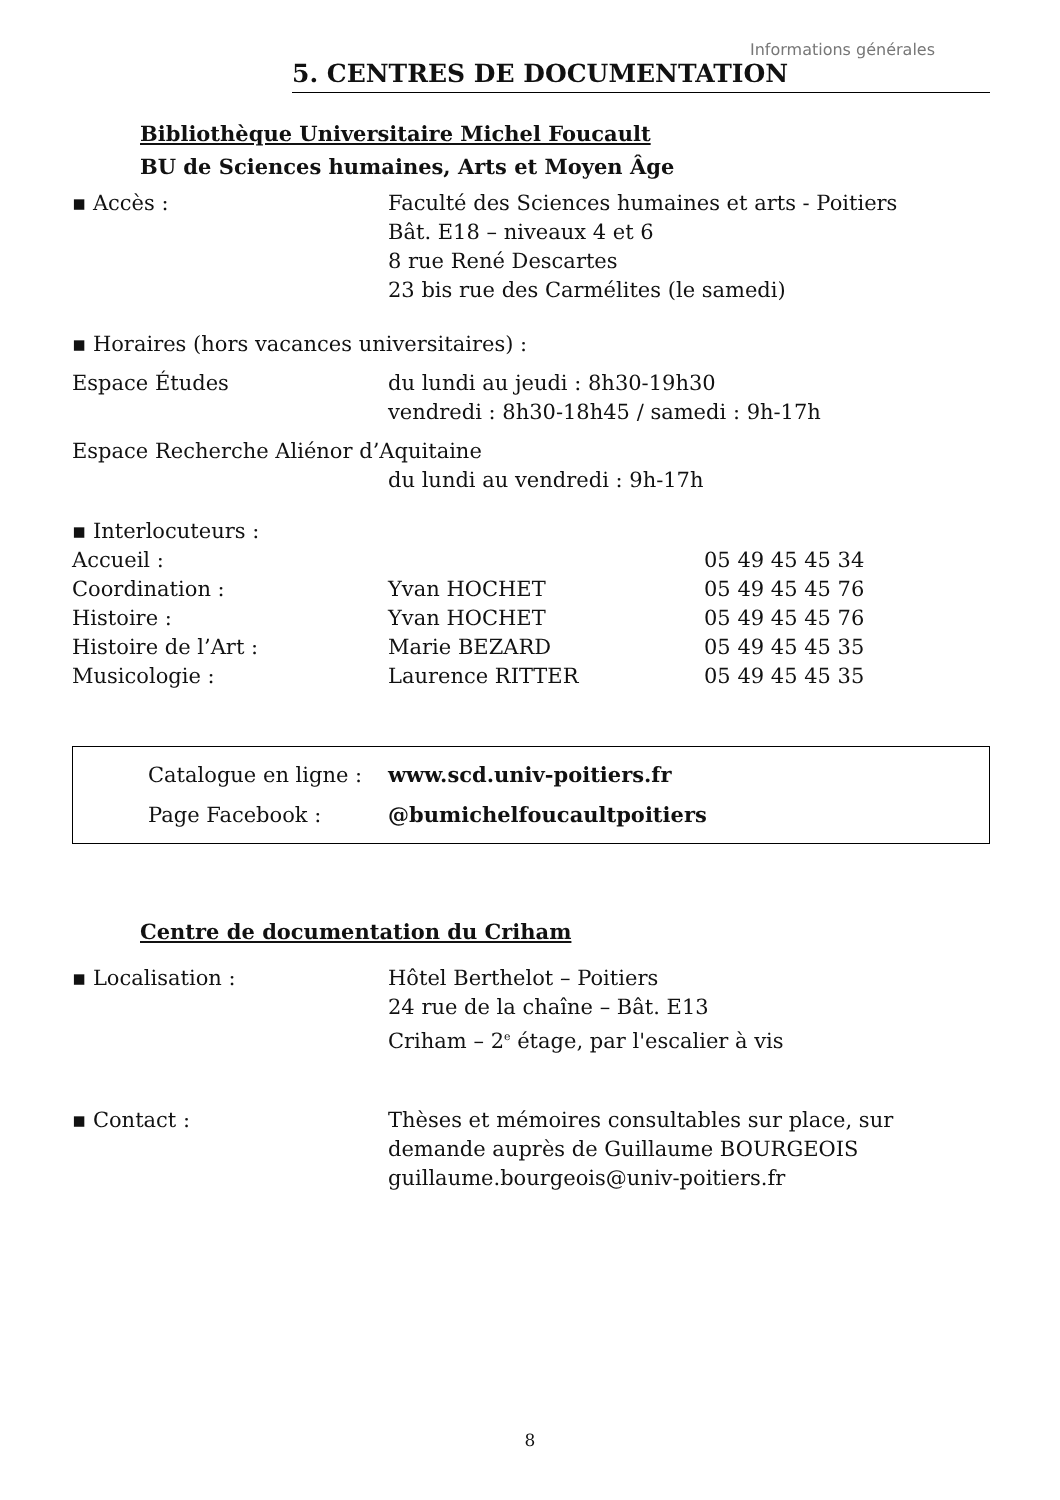Informations générales
5. CENTRES DE DOCUMENTATION
Bibliothèque Universitaire Michel Foucault
BU de Sciences humaines, Arts et Moyen Âge
| ▪ Accès : | Faculté des Sciences humaines et arts - Poitiers Bât. E18 – niveaux 4 et 6 8 rue René Descartes 23 bis rue des Carmélites (le samedi) |
| ▪ Horaires (hors vacances universitaires) : | |
| Espace Études | du lundi au jeudi : 8h30-19h30 vendredi : 8h30-18h45 / samedi : 9h-17h |
| Espace Recherche Aliénor d’Aquitaine | |
| | du lundi au vendredi : 9h-17h |
| ▪ Interlocuteurs : | | |
| Accueil : | | 05 49 45 45 34 |
| Coordination : | Yvan HOCHET | 05 49 45 45 76 |
| Histoire : | Yvan HOCHET | 05 49 45 45 76 |
| Histoire de l’Art : | Marie BEZARD | 05 49 45 45 35 |
| Musicologie : | Laurence RITTER | 05 49 45 45 35 |
| Catalogue en ligne : | www.scd.univ-poitiers.fr |
| Page Facebook : | @bumichelfoucaultpoitiers |
Centre de documentation du Criham
| ▪ Localisation : | Hôtel Berthelot – Poitiers 24 rue de la chaîne – Bât. E13 Criham – 2<sup>e</sup> étage, par l'escalier à vis |
| ▪ Contact : | Thèses et mémoires consultables sur place, sur demande auprès de Guillaume BOURGEOIS guillaume.bourgeois@univ-poitiers.fr |
8